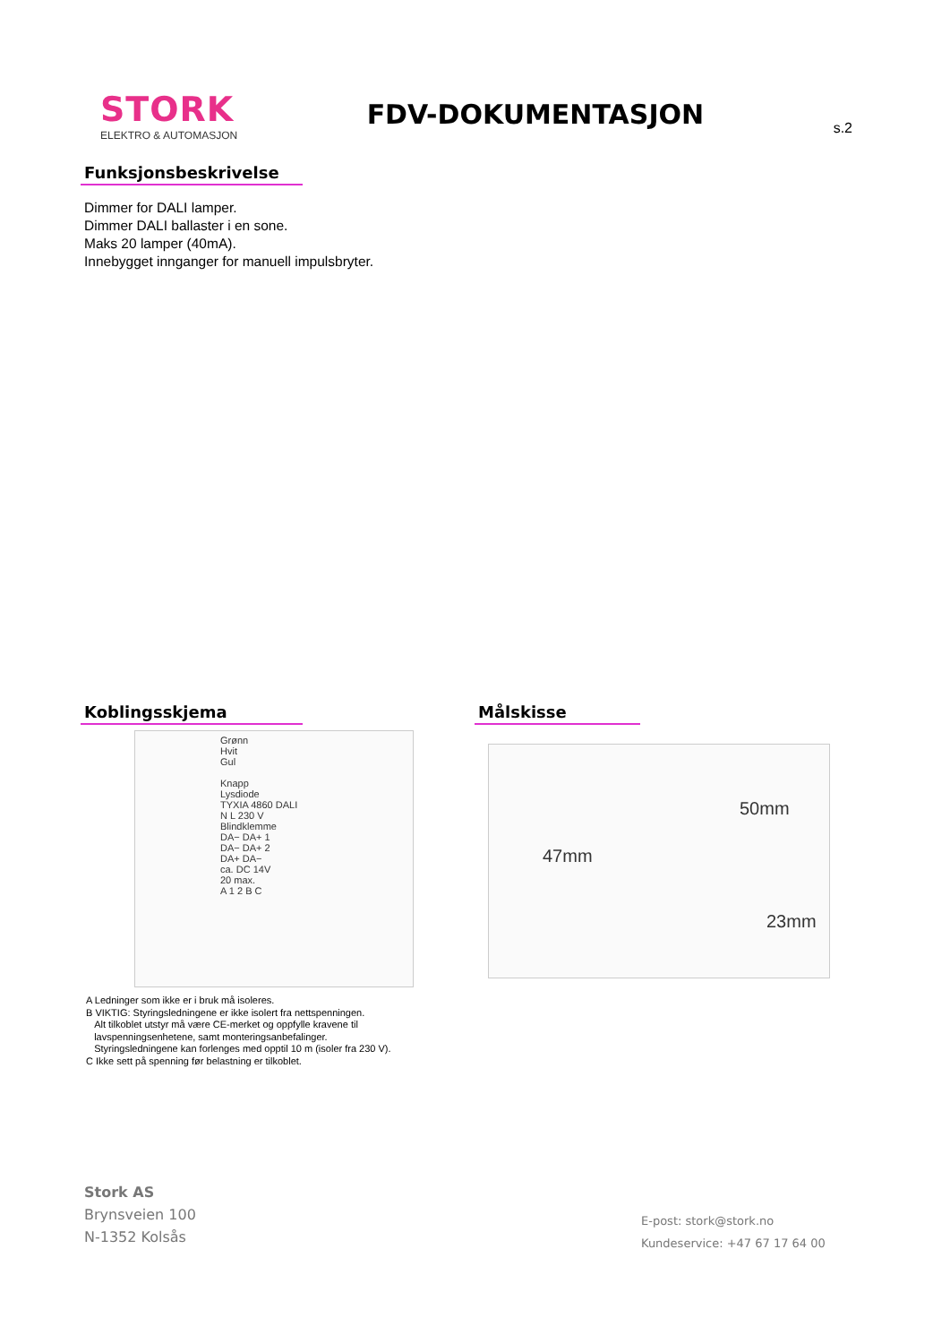STORK
ELEKTRO & AUTOMASJON
FDV-DOKUMENTASJON
s.2
Funksjonsbeskrivelse
Dimmer for DALI lamper.
Dimmer DALI ballaster i en sone.
Maks 20 lamper (40mA).
Innebygget innganger for manuell impulsbryter.
Koblingsskjema Målskisse
Grønn
Hvit
Gul
Knapp
Lysdiode
TYXIA 4860 DALI
N L 230 V
Blindklemme
DA− DA+ 1
DA− DA+ 2
DA+ DA−
ca. DC 14V
20 max.
A 1 2 B C
50mm
47mm
23mm
A Ledninger som ikke er i bruk må isoleres.
B VIKTIG: Styringsledningene er ikke isolert fra nettspenningen.
Alt tilkoblet utstyr må være CE-merket og oppfylle kravene til
lavspenningsenhetene, samt monteringsanbefalinger.
Styringsledningene kan forlenges med opptil 10 m (isoler fra 230 V).
C Ikke sett på spenning før belastning er tilkoblet.
Stork AS
Brynsveien 100
N-1352 Kolsås
E-post: stork@stork.no
Kundeservice: +47 67 17 64 00